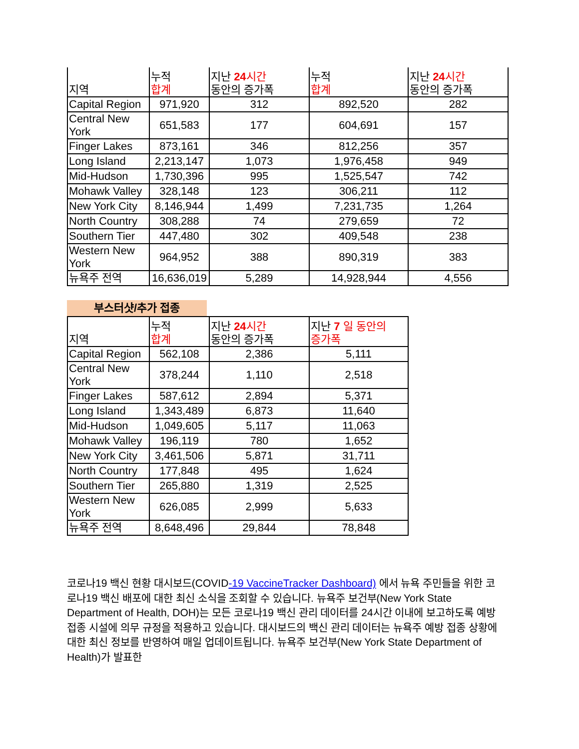| 지역 | 누적 합계 | 지난 24 시간 동안의 증가폭 | 누적 합계 | 지난 24 시간 동안의 증가폭 |
| --- | --- | --- | --- | --- |
| Capital Region | 971,920 | 312 | 892,520 | 282 |
| Central New York | 651,583 | 177 | 604,691 | 157 |
| Finger Lakes | 873,161 | 346 | 812,256 | 357 |
| Long Island | 2,213,147 | 1,073 | 1,976,458 | 949 |
| Mid-Hudson | 1,730,396 | 995 | 1,525,547 | 742 |
| Mohawk Valley | 328,148 | 123 | 306,211 | 112 |
| New York City | 8,146,944 | 1,499 | 7,231,735 | 1,264 |
| North Country | 308,288 | 74 | 279,659 | 72 |
| Southern Tier | 447,480 | 302 | 409,548 | 238 |
| Western New York | 964,952 | 388 | 890,319 | 383 |
| 뉴욕주 전역 | 16,636,019 | 5,289 | 14,928,944 | 4,556 |
부스터샷/추가 접종
| 지역 | 누적 합계 | 지난 24 시간 동안의 증가폭 | 지난 7 일 동안의 증가폭 |
| --- | --- | --- | --- |
| Capital Region | 562,108 | 2,386 | 5,111 |
| Central New York | 378,244 | 1,110 | 2,518 |
| Finger Lakes | 587,612 | 2,894 | 5,371 |
| Long Island | 1,343,489 | 6,873 | 11,640 |
| Mid-Hudson | 1,049,605 | 5,117 | 11,063 |
| Mohawk Valley | 196,119 | 780 | 1,652 |
| New York City | 3,461,506 | 5,871 | 31,711 |
| North Country | 177,848 | 495 | 1,624 |
| Southern Tier | 265,880 | 1,319 | 2,525 |
| Western New York | 626,085 | 2,999 | 5,633 |
| 뉴욕주 전역 | 8,648,496 | 29,844 | 78,848 |
코로나19 백신 현황 대시보드(COVID-19 VaccineTracker Dashboard) 에서 뉴욕 주민들을 위한 코로나19 백신 배포에 대한 최신 소식을 조회할 수 있습니다. 뉴욕주 보건부(New York State Department of Health, DOH)는 모든 코로나19 백신 관리 데이터를 24시간 이내에 보고하도록 예방 접종 시설에 의무 규정을 적용하고 있습니다. 대시보드의 백신 관리 데이터는 뉴욕주 예방 접종 상황에 대한 최신 정보를 반영하여 매일 업데이트됩니다. 뉴욕주 보건부(New York State Department of Health)가 발표한